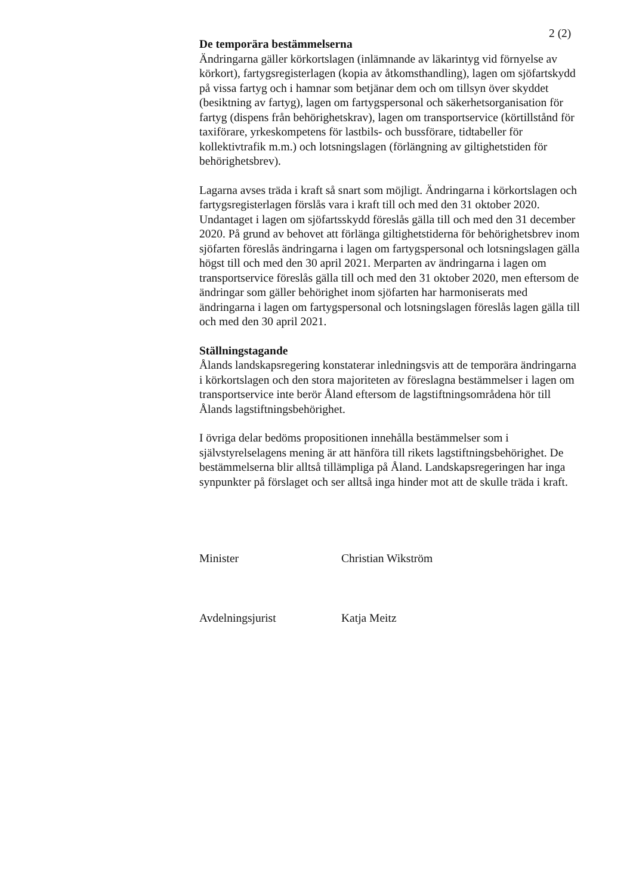2 (2)
De temporära bestämmelserna
Ändringarna gäller körkortslagen (inlämnande av läkarintyg vid förnyelse av körkort), fartygsregisterlagen (kopia av åtkomsthandling), lagen om sjöfartskydd på vissa fartyg och i hamnar som betjänar dem och om tillsyn över skyddet (besiktning av fartyg), lagen om fartygspersonal och säkerhetsorganisation för fartyg (dispens från behörighetskrav), lagen om transportservice (körtillstånd för taxiförare, yrkeskompetens för lastbils- och bussförare, tidtabeller för kollektivtrafik m.m.) och lotsningslagen (förlängning av giltighetstiden för behörighetsbrev).
Lagarna avses träda i kraft så snart som möjligt. Ändringarna i körkortslagen och fartygsregisterlagen förslås vara i kraft till och med den 31 oktober 2020. Undantaget i lagen om sjöfartsskydd föreslås gälla till och med den 31 december 2020. På grund av behovet att förlänga giltighetstiderna för behörighetsbrev inom sjöfarten föreslås ändringarna i lagen om fartygspersonal och lotsningslagen gälla högst till och med den 30 april 2021. Merparten av ändringarna i lagen om transportservice föreslås gälla till och med den 31 oktober 2020, men eftersom de ändringar som gäller behörighet inom sjöfarten har harmoniserats med ändringarna i lagen om fartygspersonal och lotsningslagen föreslås lagen gälla till och med den 30 april 2021.
Ställningstagande
Ålands landskapsregering konstaterar inledningsvis att de temporära ändringarna i körkortslagen och den stora majoriteten av föreslagna bestämmelser i lagen om transportservice inte berör Åland eftersom de lagstiftningsområdena hör till Ålands lagstiftningsbehörighet.
I övriga delar bedöms propositionen innehålla bestämmelser som i självstyrelselagens mening är att hänföra till rikets lagstiftningsbehörighet. De bestämmelserna blir alltså tillämpliga på Åland. Landskapsregeringen har inga synpunkter på förslaget och ser alltså inga hinder mot att de skulle träda i kraft.
Minister Christian Wikström
Avdelningsjurist Katja Meitz